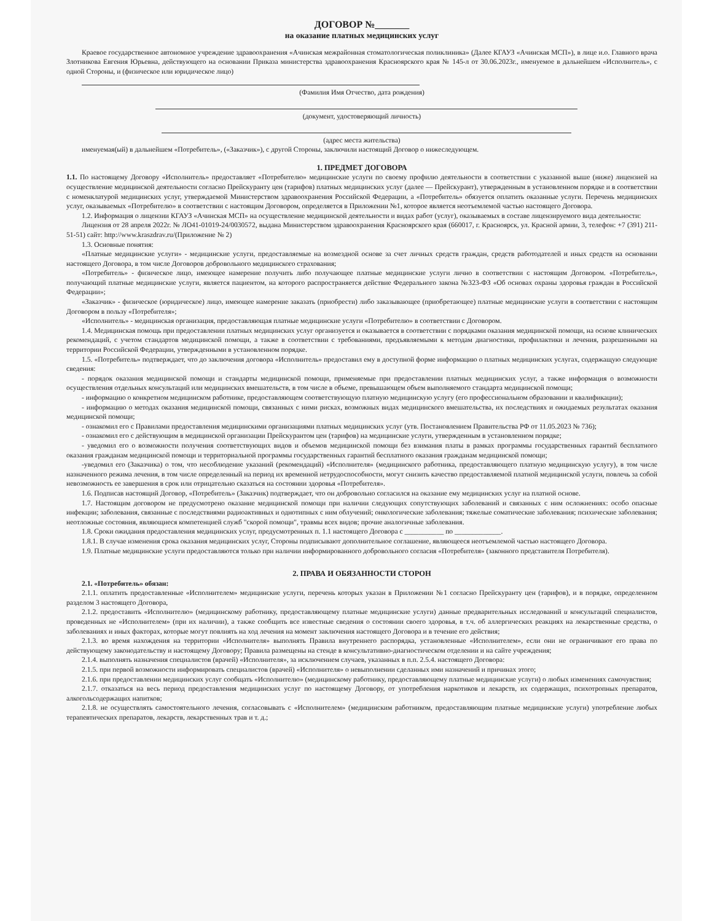ДОГОВОР №_______
на оказание платных медицинских услуг
Краевое государственное автономное учреждение здравоохранения «Ачинская межрайонная стоматологическая поликлиника» (Далее КГАУЗ «Ачинская МСП»), в лице и.о. Главного врача Злотникова Евгения Юрьевна, действующего на основании Приказа министерства здравоохранения Красноярского края № 145-л от 30.06.2023г., именуемое в дальнейшем «Исполнитель», с одной Стороны, и (физическое или юридическое лицо)
(Фамилия Имя Отчество, дата рождения)
(документ, удостоверяющий личность)
(адрес места жительства)
именуемая(ый) в дальнейшем «Потребитель», («Заказчик»), с другой Стороны, заключили настоящий Договор о нижеследующем.
1. ПРЕДМЕТ ДОГОВОРА
1.1. По настоящему Договору «Исполнитель» предоставляет «Потребителю» медицинские услуги по своему профилю деятельности в соответствии с указанной выше (ниже) лицензией на осуществление медицинской деятельности согласно Прейскуранту цен (тарифов) платных медицинских услуг (далее — Прейскурант), утвержденным в установленном порядке и в соответствии с номенклатурой медицинских услуг, утверждаемой Министерством здравоохранения Российской Федерации, а «Потребитель» обязуется оплатить оказанные услуги. Перечень медицинских услуг, оказываемых «Потребителю» в соответствии с настоящим Договором, определяется в Приложении №1, которое является неотъемлемой частью настоящего Договора.
1.2. Информация о лицензии КГАУЗ «Ачинская МСП» на осуществление медицинской деятельности и видах работ (услуг), оказываемых в составе лицензируемого вида деятельности:
Лицензия от 28 апреля 2022г. № ЛО41-01019-24/0030572, выдана Министерством здравоохранения Красноярского края (660017, г. Красноярск, ул. Красной армии, 3, телефон: +7 (391) 211-51-51) сайт: http://www.kraszdrav.ru/(Приложение № 2)
1.3. Основные понятия:
«Платные медицинские услуги» - медицинские услуги, предоставляемые на возмездной основе за счет личных средств граждан, средств работодателей и иных средств на основании настоящего Договора, в том числе Договоров добровольного медицинского страхования;
«Потребитель» - физическое лицо, имеющее намерение получить либо получающее платные медицинские услуги лично в соответствии с настоящим Договором. «Потребитель», получающий платные медицинские услуги, является пациентом, на которого распространяется действие Федерального закона №323-ФЗ «Об основах охраны здоровья граждан в Российской Федерации»;
«Заказчик» - физическое (юридическое) лицо, имеющее намерение заказать (приобрести) либо заказывающее (приобретающее) платные медицинские услуги в соответствии с настоящим Договором в пользу «Потребителя»;
«Исполнитель» - медицинская организация, предоставляющая платные медицинские услуги «Потребителю» в соответствии с Договором.
1.4. Медицинская помощь при предоставлении платных медицинских услуг организуется и оказывается в соответствии с порядками оказания медицинской помощи, на основе клинических рекомендаций, с учетом стандартов медицинской помощи, а также в соответствии с требованиями, предъявляемыми к методам диагностики, профилактики и лечения, разрешенными на территории Российской Федерации, утвержденными в установленном порядке.
1.5. «Потребитель» подтверждает, что до заключения договора «Исполнитель» предоставил ему в доступной форме информацию о платных медицинских услугах, содержащую следующие сведения:
- порядок оказания медицинской помощи и стандарты медицинской помощи, применяемые при предоставлении платных медицинских услуг, а также информация о возможности осуществления отдельных консультаций или медицинских вмешательств, в том числе в объеме, превышающем объем выполняемого стандарта медицинской помощи;
- информацию о конкретном медицинском работнике, предоставляющем соответствующую платную медицинскую услугу (его профессиональном образовании и квалификации);
- информацию о методах оказания медицинской помощи, связанных с ними рисках, возможных видах медицинского вмешательства, их последствиях и ожидаемых результатах оказания медицинской помощи;
- ознакомил его с Правилами предоставления медицинскими организациями платных медицинских услуг (утв. Постановлением Правительства РФ от 11.05.2023 № 736);
- ознакомил его с действующим в медицинской организации Прейскурантом цен (тарифов) на медицинские услуги, утвержденным в установленном порядке;
- уведомил его о возможности получения соответствующих видов и объемов медицинской помощи без взимания платы в рамках программы государственных гарантий бесплатного оказания гражданам медицинской помощи и территориальной программы государственных гарантий бесплатного оказания гражданам медицинской помощи;
-уведомил его (Заказчика) о том, что несоблюдение указаний (рекомендаций) «Исполнителя» (медицинского работника, предоставляющего платную медицинскую услугу), в том числе назначенного режима лечения, в том числе определенный на период их временной нетрудоспособности, могут снизить качество предоставляемой платной медицинской услуги, повлечь за собой невозможность ее завершения в срок или отрицательно сказаться на состоянии здоровья «Потребителя».
1.6. Подписав настоящий Договор, «Потребитель» (Заказчик) подтверждает, что он добровольно согласился на оказание ему медицинских услуг на платной основе.
1.7. Настоящим договором не предусмотрено оказание медицинской помощи при наличии следующих сопутствующих заболеваний и связанных с ним осложнениях: особо опасные инфекции; заболевания, связанные с последствиями радиоактивных и однотипных с ним облучений; онкологические заболевания; тяжелые соматические заболевания; психические заболевания; неотложные состояния, являющиеся компетенцией служб "скорой помощи", травмы всех видов; прочие аналогичные заболевания.
1.8. Сроки ожидания предоставления медицинских услуг, предусмотренных п. 1.1 настоящего Договора с ___________ по _____________.
1.8.1. В случае изменения срока оказания медицинских услуг, Стороны подписывают дополнительное соглашение, являющееся неотъемлемой частью настоящего Договора.
1.9. Платные медицинские услуги предоставляются только при наличии информированного добровольного согласия «Потребителя» (законного представителя Потребителя).
2. ПРАВА И ОБЯЗАННОСТИ СТОРОН
2.1. «Потребитель» обязан:
2.1.1. оплатить предоставленные «Исполнителем» медицинские услуги, перечень которых указан в Приложении №1 согласно Прейскуранту цен (тарифов), и в порядке, определенном разделом 3 настоящего Договора,
2.1.2. предоставить «Исполнителю» (медицинскому работнику, предоставляющему платные медицинские услуги) данные предварительных исследований и консультаций специалистов, проведенных не «Исполнителем» (при их наличии), а также сообщить все известные сведения о состоянии своего здоровья, в т.ч. об аллергических реакциях на лекарственные средства, о заболеваниях и иных факторах, которые могут повлиять на ход лечения на момент заключения настоящего Договора и в течение его действия;
2.1.3. во время нахождения на территории «Исполнителя» выполнять Правила внутреннего распорядка, установленные «Исполнителем», если они не ограничивают его права по действующему законодательству и настоящему Договору; Правила размещены на стенде в консультативно-диагностическом отделении и на сайте учреждения;
2.1.4. выполнять назначения специалистов (врачей) «Исполнителя», за исключением случаев, указанных в п.п. 2.5.4. настоящего Договора:
2.1.5. при первой возможности информировать специалистов (врачей) «Исполнителя» о невыполнении сделанных ими назначений и причинах этого;
2.1.6. при предоставлении медицинских услуг сообщать «Исполнителю» (медицинскому работнику, предоставляющему платные медицинские услуги) о любых изменениях самочувствия;
2.1.7. отказаться на весь период предоставления медицинских услуг по настоящему Договору, от употребления наркотиков и лекарств, их содержащих, психотропных препаратов, алкогольсодержащих напитков;
2.1.8. не осуществлять самостоятельного лечения, согласовывать с «Исполнителем» (медицинским работником, предоставляющим платные медицинские услуги) употребление любых терапевтических препаратов, лекарств, лекарственных трав и т. д.;